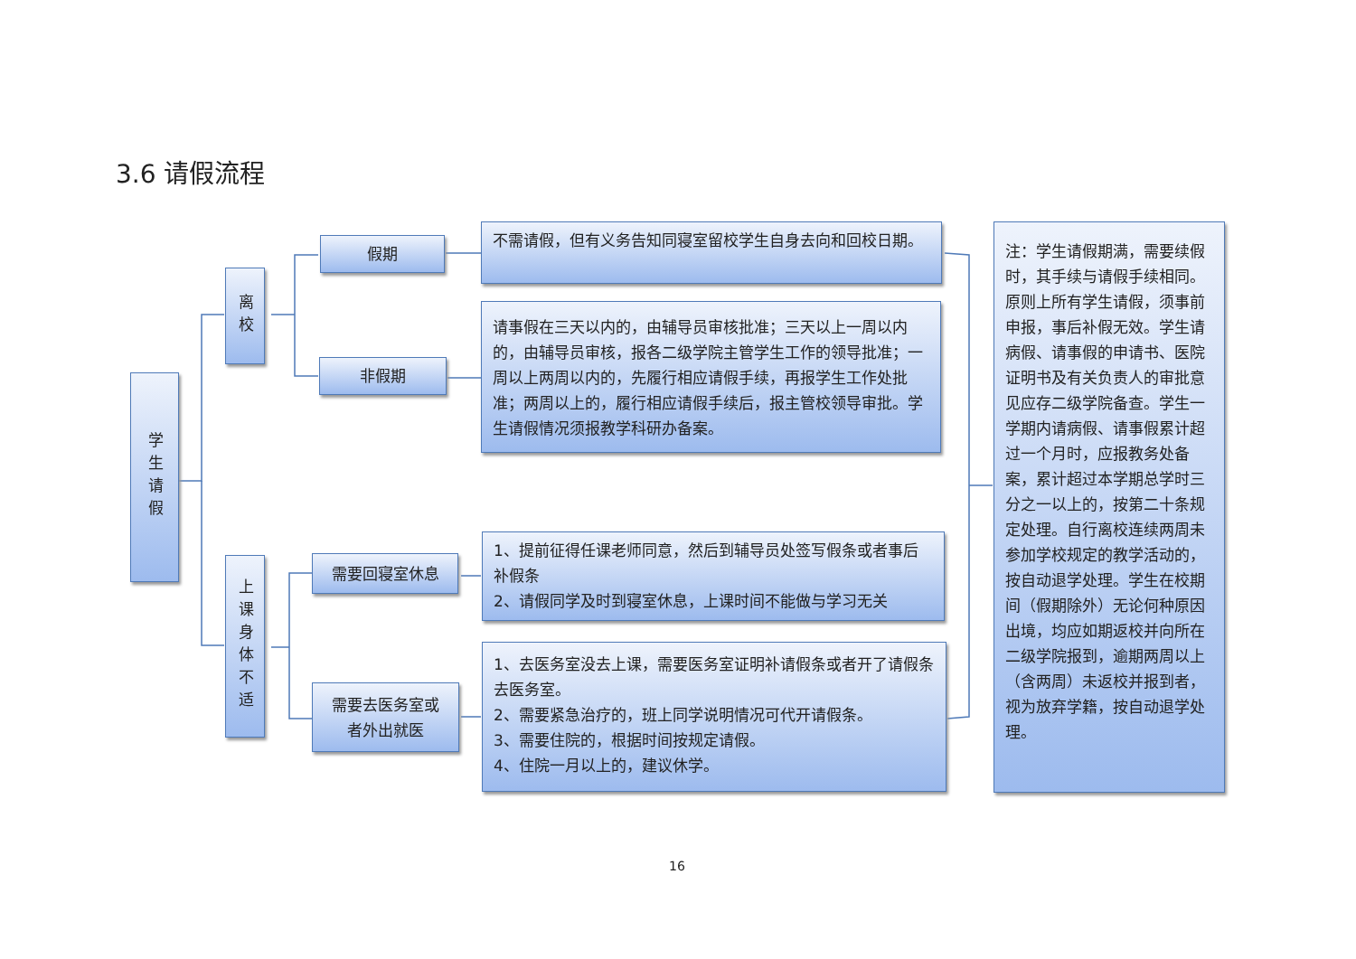3.6 请假流程
学生请假
离校
上课身体不适
假期
非假期
需要回寝室休息
需要去医务室或
者外出就医
不需请假，但有义务告知同寝室留校学生自身去向和回校日期。
请事假在三天以内的，由辅导员审核批准；三天以上一周以内的，由辅导员审核，报各二级学院主管学生工作的领导批准；一周以上两周以内的，先履行相应请假手续，再报学生工作处批准；两周以上的，履行相应请假手续后，报主管校领导审批。学生请假情况须报教学科研办备案。
1、提前征得任课老师同意，然后到辅导员处签写假条或者事后补假条
2、请假同学及时到寝室休息，上课时间不能做与学习无关
1、去医务室没去上课，需要医务室证明补请假条或者开了请假条去医务室。
2、需要紧急治疗的，班上同学说明情况可代开请假条。
3、需要住院的，根据时间按规定请假。
4、住院一月以上的，建议休学。
注：学生请假期满，需要续假时，其手续与请假手续相同。原则上所有学生请假，须事前申报，事后补假无效。学生请病假、请事假的申请书、医院证明书及有关负责人的审批意见应存二级学院备查。学生一学期内请病假、请事假累计超过一个月时，应报教务处备案，累计超过本学期总学时三分之一以上的，按第二十条规定处理。自行离校连续两周未参加学校规定的教学活动的，按自动退学处理。学生在校期间（假期除外）无论何种原因出境，均应如期返校并向所在二级学院报到，逾期两周以上（含两周）未返校并报到者，视为放弃学籍，按自动退学处理。
16